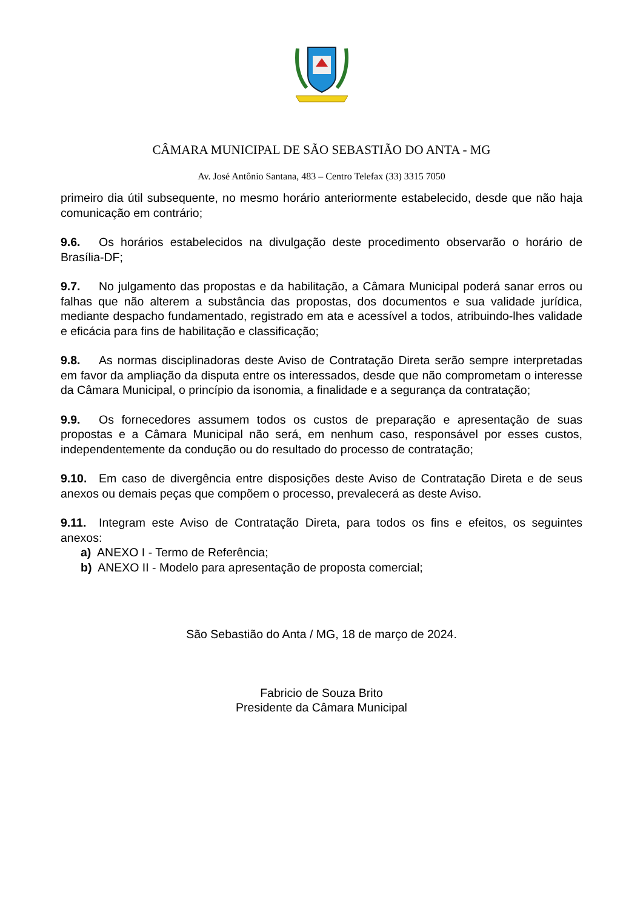CÂMARA MUNICIPAL DE SÃO SEBASTIÃO DO ANTA - MG
Av. José Antônio Santana, 483 – Centro Telefax (33) 3315 7050
primeiro dia útil subsequente, no mesmo horário anteriormente estabelecido, desde que não haja comunicação em contrário;
9.6. Os horários estabelecidos na divulgação deste procedimento observarão o horário de Brasília-DF;
9.7. No julgamento das propostas e da habilitação, a Câmara Municipal poderá sanar erros ou falhas que não alterem a substância das propostas, dos documentos e sua validade jurídica, mediante despacho fundamentado, registrado em ata e acessível a todos, atribuindo-lhes validade e eficácia para fins de habilitação e classificação;
9.8. As normas disciplinadoras deste Aviso de Contratação Direta serão sempre interpretadas em favor da ampliação da disputa entre os interessados, desde que não comprometam o interesse da Câmara Municipal, o princípio da isonomia, a finalidade e a segurança da contratação;
9.9. Os fornecedores assumem todos os custos de preparação e apresentação de suas propostas e a Câmara Municipal não será, em nenhum caso, responsável por esses custos, independentemente da condução ou do resultado do processo de contratação;
9.10. Em caso de divergência entre disposições deste Aviso de Contratação Direta e de seus anexos ou demais peças que compõem o processo, prevalecerá as deste Aviso.
9.11. Integram este Aviso de Contratação Direta, para todos os fins e efeitos, os seguintes anexos:
a) ANEXO I - Termo de Referência;
b) ANEXO II - Modelo para apresentação de proposta comercial;
São Sebastião do Anta / MG, 18 de março de 2024.
Fabricio de Souza Brito
Presidente da Câmara Municipal